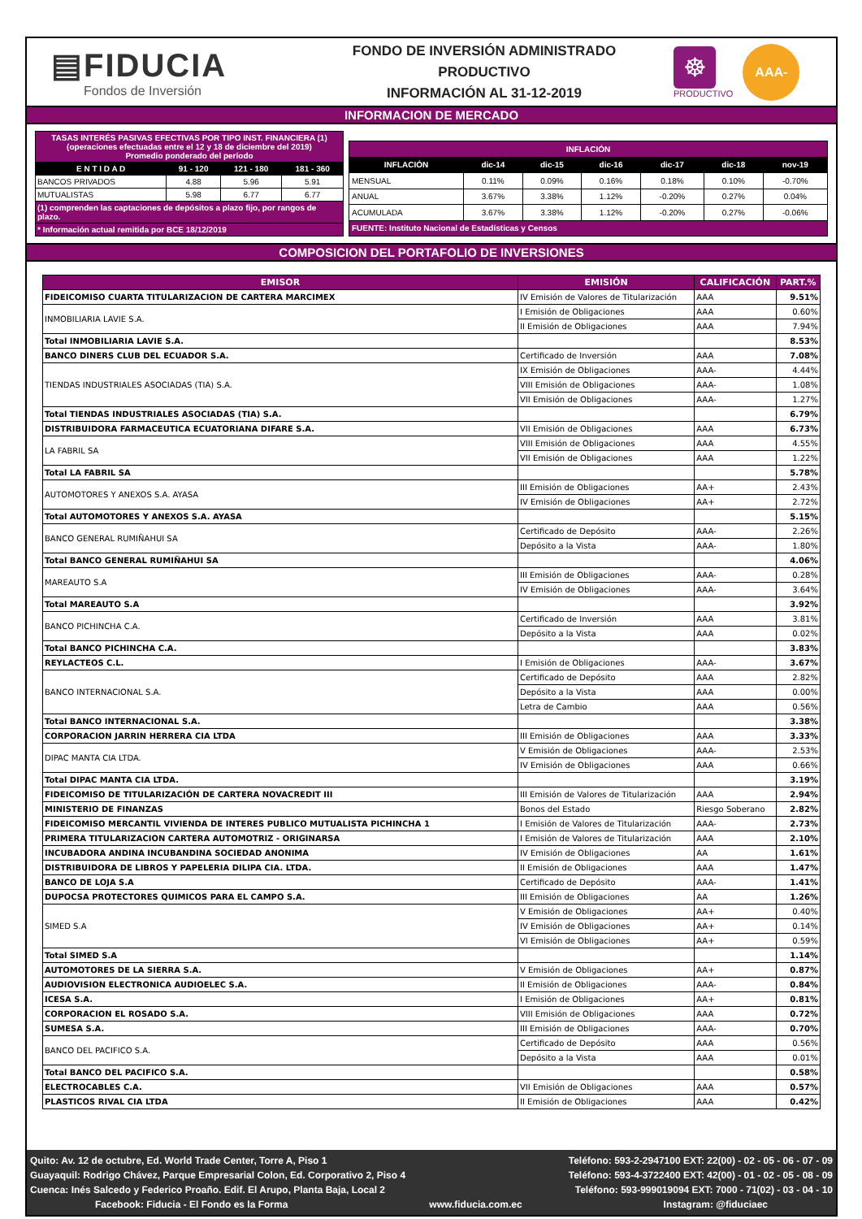▤FIDUCIA
Fondos de Inversión
FONDO DE INVERSIÓN ADMINISTRADO
PRODUCTIVO
INFORMACIÓN AL 31-12-2019
☸
PRODUCTIVO
AAA-
INFORMACION DE MERCADO
| TASAS INTERÉS PASIVAS EFECTIVAS POR TIPO INST. FINANCIERA (1) (operaciones efectuadas entre el 12 y 18 de diciembre del 2019) Promedio ponderado del período | | | |
| E N T I D A D | 91 - 120 | 121 - 180 | 181 - 360 |
| BANCOS PRIVADOS | 4.88 | 5.96 | 5.91 |
| MUTUALISTAS | 5.98 | 6.77 | 6.77 |
| (1) comprenden las captaciones de depósitos a plazo fijo, por rangos de plazo. | | | |
| * Información actual remitida por BCE 18/12/2019 | | | |
| INFLACIÓN | | | | | | |
| INFLACIÓN | dic-14 | dic-15 | dic-16 | dic-17 | dic-18 | nov-19 |
| MENSUAL | 0.11% | 0.09% | 0.16% | 0.18% | 0.10% | -0.70% |
| ANUAL | 3.67% | 3.38% | 1.12% | -0.20% | 0.27% | 0.04% |
| ACUMULADA | 3.67% | 3.38% | 1.12% | -0.20% | 0.27% | -0.06% |
| FUENTE: Instituto Nacional de Estadísticas y Censos | | | | | | |
COMPOSICION DEL PORTAFOLIO DE INVERSIONES
| EMISOR | EMISIÓN | CALIFICACIÓN | PART.% |
| --- | --- | --- | --- |
| FIDEICOMISO CUARTA TITULARIZACION DE CARTERA MARCIMEX | IV Emisión de Valores de Titularización | AAA | 9.51% |
| INMOBILIARIA LAVIE S.A. | I Emisión de Obligaciones | AAA | 0.60% |
| | II Emisión de Obligaciones | AAA | 7.94% |
| Total INMOBILIARIA LAVIE S.A. | | | 8.53% |
| BANCO DINERS CLUB DEL ECUADOR S.A. | Certificado de Inversión | AAA | 7.08% |
| TIENDAS INDUSTRIALES ASOCIADAS (TIA) S.A. | IX Emisión de Obligaciones | AAA- | 4.44% |
| | VIII Emisión de Obligaciones | AAA- | 1.08% |
| | VII Emisión de Obligaciones | AAA- | 1.27% |
| Total TIENDAS INDUSTRIALES ASOCIADAS (TIA) S.A. | | | 6.79% |
| DISTRIBUIDORA FARMACEUTICA ECUATORIANA DIFARE S.A. | VII Emisión de Obligaciones | AAA | 6.73% |
| LA FABRIL SA | VIII Emisión de Obligaciones | AAA | 4.55% |
| | VII Emisión de Obligaciones | AAA | 1.22% |
| Total LA FABRIL SA | | | 5.78% |
| AUTOMOTORES Y ANEXOS S.A. AYASA | III Emisión de Obligaciones | AA+ | 2.43% |
| | IV Emisión de Obligaciones | AA+ | 2.72% |
| Total AUTOMOTORES Y ANEXOS S.A. AYASA | | | 5.15% |
| BANCO GENERAL RUMIÑAHUI SA | Certificado de Depósito | AAA- | 2.26% |
| | Depósito a la Vista | AAA- | 1.80% |
| Total BANCO GENERAL RUMIÑAHUI SA | | | 4.06% |
| MAREAUTO S.A | III Emisión de Obligaciones | AAA- | 0.28% |
| | IV Emisión de Obligaciones | AAA- | 3.64% |
| Total MAREAUTO S.A | | | 3.92% |
| BANCO PICHINCHA C.A. | Certificado de Inversión | AAA | 3.81% |
| | Depósito a la Vista | AAA | 0.02% |
| Total BANCO PICHINCHA C.A. | | | 3.83% |
| REYLACTEOS C.L. | I Emisión de Obligaciones | AAA- | 3.67% |
| BANCO INTERNACIONAL S.A. | Certificado de Depósito | AAA | 2.82% |
| | Depósito a la Vista | AAA | 0.00% |
| | Letra de Cambio | AAA | 0.56% |
| Total BANCO INTERNACIONAL S.A. | | | 3.38% |
| CORPORACION JARRIN HERRERA CIA LTDA | III Emisión de Obligaciones | AAA | 3.33% |
| DIPAC MANTA CIA LTDA. | V Emisión de Obligaciones | AAA- | 2.53% |
| | IV Emisión de Obligaciones | AAA | 0.66% |
| Total DIPAC MANTA CIA LTDA. | | | 3.19% |
| FIDEICOMISO DE TITULARIZACIÓN DE CARTERA NOVACREDIT III | III Emisión de Valores de Titularización | AAA | 2.94% |
| MINISTERIO DE FINANZAS | Bonos del Estado | Riesgo Soberano | 2.82% |
| FIDEICOMISO MERCANTIL VIVIENDA DE INTERES PUBLICO MUTUALISTA PICHINCHA 1 | I Emisión de Valores de Titularización | AAA- | 2.73% |
| PRIMERA TITULARIZACION CARTERA AUTOMOTRIZ - ORIGINARSA | I Emisión de Valores de Titularización | AAA | 2.10% |
| INCUBADORA ANDINA INCUBANDINA SOCIEDAD ANONIMA | IV Emisión de Obligaciones | AA | 1.61% |
| DISTRIBUIDORA DE LIBROS Y PAPELERIA DILIPA CIA. LTDA. | II Emisión de Obligaciones | AAA | 1.47% |
| BANCO DE LOJA S.A | Certificado de Depósito | AAA- | 1.41% |
| DUPOCSA PROTECTORES QUIMICOS PARA EL CAMPO S.A. | III Emisión de Obligaciones | AA | 1.26% |
| SIMED S.A | V Emisión de Obligaciones | AA+ | 0.40% |
| | IV Emisión de Obligaciones | AA+ | 0.14% |
| | VI Emisión de Obligaciones | AA+ | 0.59% |
| Total SIMED S.A | | | 1.14% |
| AUTOMOTORES DE LA SIERRA S.A. | V Emisión de Obligaciones | AA+ | 0.87% |
| AUDIOVISION ELECTRONICA AUDIOELEC S.A. | II Emisión de Obligaciones | AAA- | 0.84% |
| ICESA S.A. | I Emisión de Obligaciones | AA+ | 0.81% |
| CORPORACION EL ROSADO S.A. | VIII Emisión de Obligaciones | AAA | 0.72% |
| SUMESA S.A. | III Emisión de Obligaciones | AAA- | 0.70% |
| BANCO DEL PACIFICO S.A. | Certificado de Depósito | AAA | 0.56% |
| | Depósito a la Vista | AAA | 0.01% |
| Total BANCO DEL PACIFICO S.A. | | | 0.58% |
| ELECTROCABLES C.A. | VII Emisión de Obligaciones | AAA | 0.57% |
| PLASTICOS RIVAL CIA LTDA | II Emisión de Obligaciones | AAA | 0.42% |
Quito: Av. 12 de octubre, Ed. World Trade Center, Torre A, Piso 1 Teléfono: 593-2-2947100 EXT: 22(00) - 02 - 05 - 06 - 07 - 09
Guayaquil: Rodrigo Chávez, Parque Empresarial Colon, Ed. Corporativo 2, Piso 4 Teléfono: 593-4-3722400 EXT: 42(00) - 01 - 02 - 05 - 08 - 09
Cuenca: Inés Salcedo y Federico Proaño. Edif. El Arupo, Planta Baja, Local 2 Teléfono: 593-999019094 EXT: 7000 - 71(02) - 03 - 04 - 10
Facebook: Fiducia - El Fondo es la Forma www.fiducia.com.ec Instagram: @fiduciaec